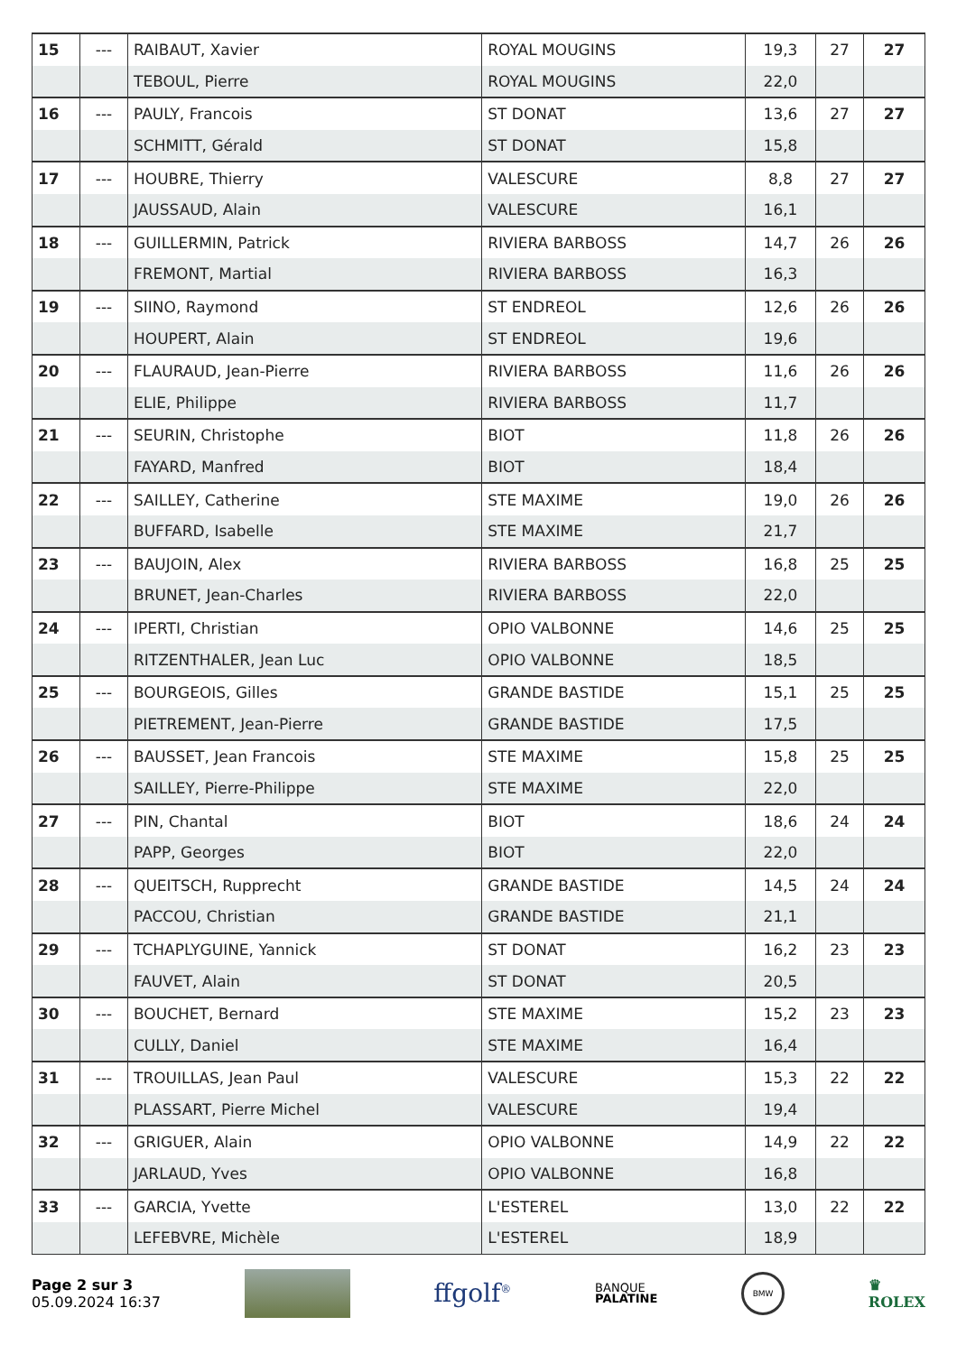| 15 | --- | RAIBAUT, Xavier | ROYAL MOUGINS | 19,3 | 27 | 27 |
| | | TEBOUL, Pierre | ROYAL MOUGINS | 22,0 | | |
| 16 | --- | PAULY, Francois | ST DONAT | 13,6 | 27 | 27 |
| | | SCHMITT, Gérald | ST DONAT | 15,8 | | |
| 17 | --- | HOUBRE, Thierry | VALESCURE | 8,8 | 27 | 27 |
| | | JAUSSAUD, Alain | VALESCURE | 16,1 | | |
| 18 | --- | GUILLERMIN, Patrick | RIVIERA BARBOSS | 14,7 | 26 | 26 |
| | | FREMONT, Martial | RIVIERA BARBOSS | 16,3 | | |
| 19 | --- | SIINO, Raymond | ST ENDREOL | 12,6 | 26 | 26 |
| | | HOUPERT, Alain | ST ENDREOL | 19,6 | | |
| 20 | --- | FLAURAUD, Jean-Pierre | RIVIERA BARBOSS | 11,6 | 26 | 26 |
| | | ELIE, Philippe | RIVIERA BARBOSS | 11,7 | | |
| 21 | --- | SEURIN, Christophe | BIOT | 11,8 | 26 | 26 |
| | | FAYARD, Manfred | BIOT | 18,4 | | |
| 22 | --- | SAILLEY, Catherine | STE MAXIME | 19,0 | 26 | 26 |
| | | BUFFARD, Isabelle | STE MAXIME | 21,7 | | |
| 23 | --- | BAUJOIN, Alex | RIVIERA BARBOSS | 16,8 | 25 | 25 |
| | | BRUNET, Jean-Charles | RIVIERA BARBOSS | 22,0 | | |
| 24 | --- | IPERTI, Christian | OPIO VALBONNE | 14,6 | 25 | 25 |
| | | RITZENTHALER, Jean Luc | OPIO VALBONNE | 18,5 | | |
| 25 | --- | BOURGEOIS, Gilles | GRANDE BASTIDE | 15,1 | 25 | 25 |
| | | PIETREMENT, Jean-Pierre | GRANDE BASTIDE | 17,5 | | |
| 26 | --- | BAUSSET, Jean Francois | STE MAXIME | 15,8 | 25 | 25 |
| | | SAILLEY, Pierre-Philippe | STE MAXIME | 22,0 | | |
| 27 | --- | PIN, Chantal | BIOT | 18,6 | 24 | 24 |
| | | PAPP, Georges | BIOT | 22,0 | | |
| 28 | --- | QUEITSCH, Rupprecht | GRANDE BASTIDE | 14,5 | 24 | 24 |
| | | PACCOU, Christian | GRANDE BASTIDE | 21,1 | | |
| 29 | --- | TCHAPLYGUINE, Yannick | ST DONAT | 16,2 | 23 | 23 |
| | | FAUVET, Alain | ST DONAT | 20,5 | | |
| 30 | --- | BOUCHET, Bernard | STE MAXIME | 15,2 | 23 | 23 |
| | | CULLY, Daniel | STE MAXIME | 16,4 | | |
| 31 | --- | TROUILLAS, Jean Paul | VALESCURE | 15,3 | 22 | 22 |
| | | PLASSART, Pierre Michel | VALESCURE | 19,4 | | |
| 32 | --- | GRIGUER, Alain | OPIO VALBONNE | 14,9 | 22 | 22 |
| | | JARLAUD, Yves | OPIO VALBONNE | 16,8 | | |
| 33 | --- | GARCIA, Yvette | L'ESTEREL | 13,0 | 22 | 22 |
| | | LEFEBVRE, Michèle | L'ESTEREL | 18,9 | | |
Page 2 sur 3
05.09.2024 16:37
ffgolf<sup>®</sup>
BANQUE
PALATINE
BMW
♛
ROLEX